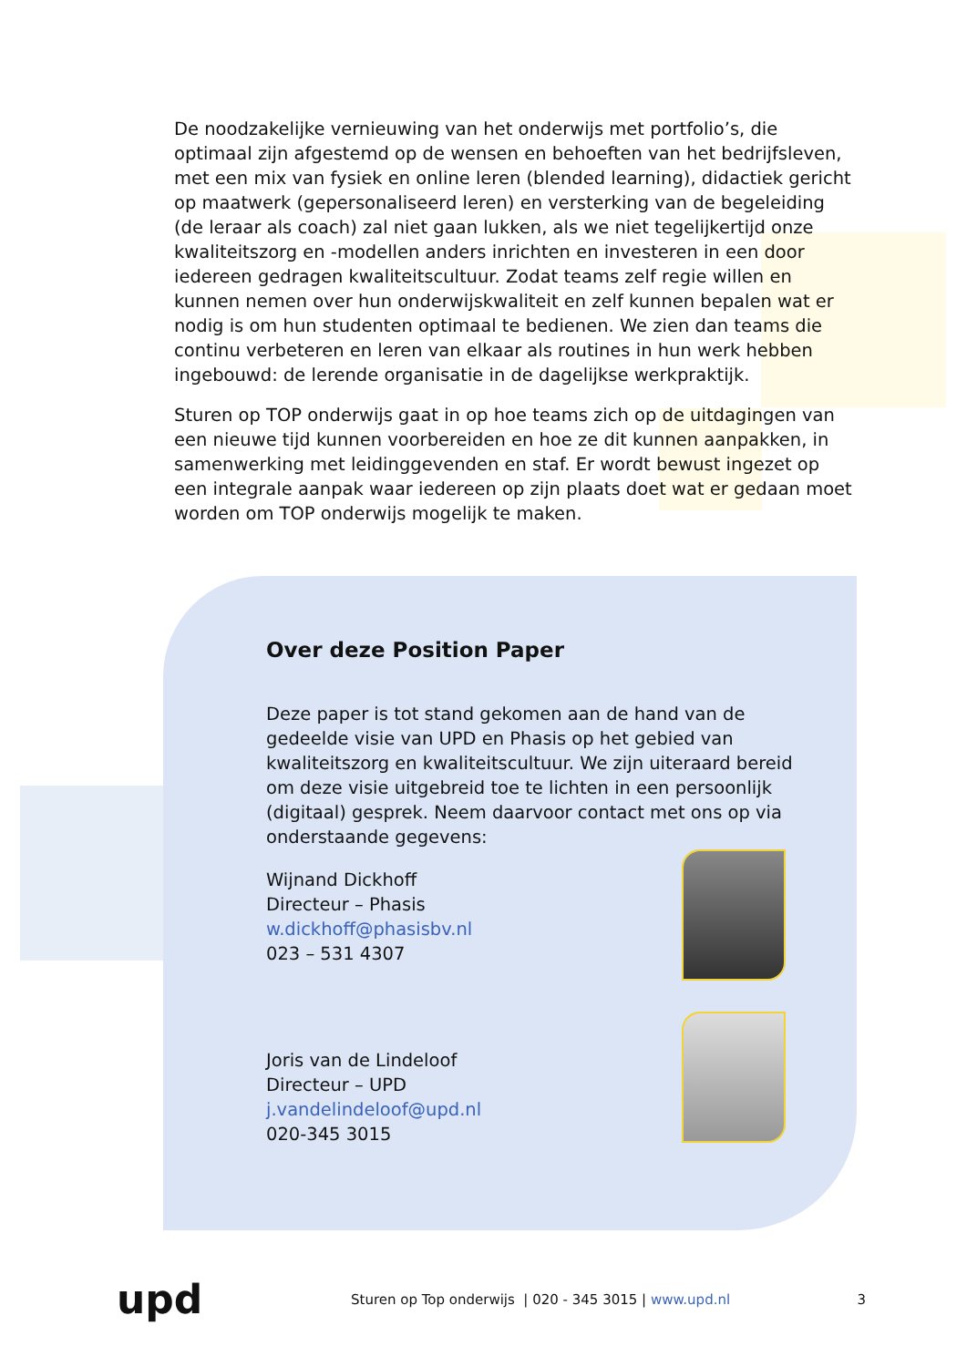De noodzakelijke vernieuwing van het onderwijs met portfolio’s, die optimaal zijn afgestemd op de wensen en behoeften van het bedrijfsleven, met een mix van fysiek en online leren (blended learning), didactiek gericht op maatwerk (gepersonaliseerd leren) en versterking van de begeleiding (de leraar als coach) zal niet gaan lukken, als we niet tegelijkertijd onze kwaliteitszorg en -modellen anders inrichten en investeren in een door iedereen gedragen kwaliteitscultuur. Zodat teams zelf regie willen en kunnen nemen over hun onderwijskwaliteit en zelf kunnen bepalen wat er nodig is om hun studenten optimaal te bedienen. We zien dan teams die continu verbeteren en leren van elkaar als routines in hun werk hebben ingebouwd: de lerende organisatie in de dagelijkse werkpraktijk.
Sturen op TOP onderwijs gaat in op hoe teams zich op de uitdagingen van een nieuwe tijd kunnen voorbereiden en hoe ze dit kunnen aanpakken, in samenwerking met leidinggevenden en staf. Er wordt bewust ingezet op een integrale aanpak waar iedereen op zijn plaats doet wat er gedaan moet worden om TOP onderwijs mogelijk te maken.
Over deze Position Paper
Deze paper is tot stand gekomen aan de hand van de gedeelde visie van UPD en Phasis op het gebied van kwaliteitszorg en kwaliteitscultuur. We zijn uiteraard bereid om deze visie uitgebreid toe te lichten in een persoonlijk (digitaal) gesprek. Neem daarvoor contact met ons op via onderstaande gegevens:
Wijnand Dickhoff
Directeur – Phasis
w.dickhoff@phasisbv.nl
023 – 531 4307
Joris van de Lindeloof
Directeur – UPD
j.vandelindeloof@upd.nl
020-345 3015
upd
Sturen op Top onderwijs | 020 - 345 3015 | www.upd.nl
3